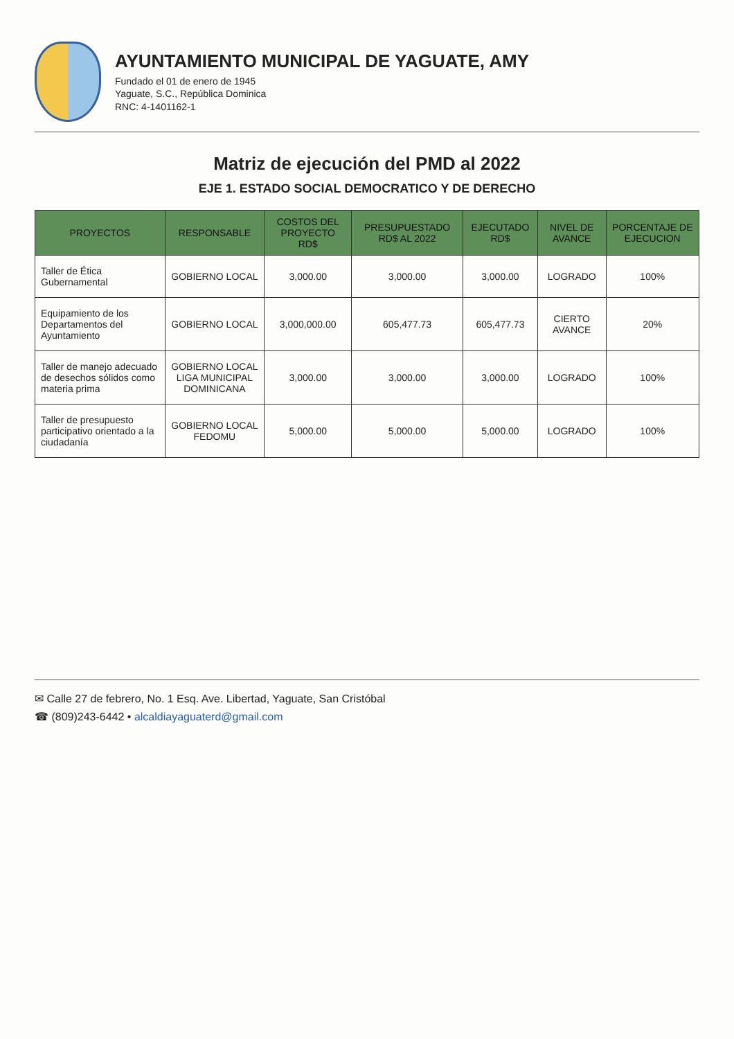AYUNTAMIENTO MUNICIPAL DE YAGUATE, AMY
Fundado el 01 de enero de 1945
Yaguate, S.C., República Dominica
RNC: 4-1401162-1
Matriz de ejecución del PMD al 2022
EJE 1. ESTADO SOCIAL DEMOCRATICO Y DE DERECHO
| PROYECTOS | RESPONSABLE | COSTOS DEL PROYECTO RD$ | PRESUPUESTADO RD$ AL 2022 | EJECUTADO RD$ | NIVEL DE AVANCE | PORCENTAJE DE EJECUCION |
| --- | --- | --- | --- | --- | --- | --- |
| Taller de Ética Gubernamental | GOBIERNO LOCAL | 3,000.00 | 3,000.00 | 3,000.00 | LOGRADO | 100% |
| Equipamiento de los Departamentos del Ayuntamiento | GOBIERNO LOCAL | 3,000,000.00 | 605,477.73 | 605,477.73 | CIERTO AVANCE | 20% |
| Taller de manejo adecuado de desechos sólidos como materia prima | GOBIERNO LOCAL LIGA MUNICIPAL DOMINICANA | 3,000.00 | 3,000.00 | 3,000.00 | LOGRADO | 100% |
| Taller de presupuesto participativo orientado a la ciudadanía | GOBIERNO LOCAL FEDOMU | 5,000.00 | 5,000.00 | 5,000.00 | LOGRADO | 100% |
✉ Calle 27 de febrero, No. 1 Esq. Ave. Libertad, Yaguate, San Cristóbal
☎ (809)243-6442 • alcaldiayaguaterd@gmail.com